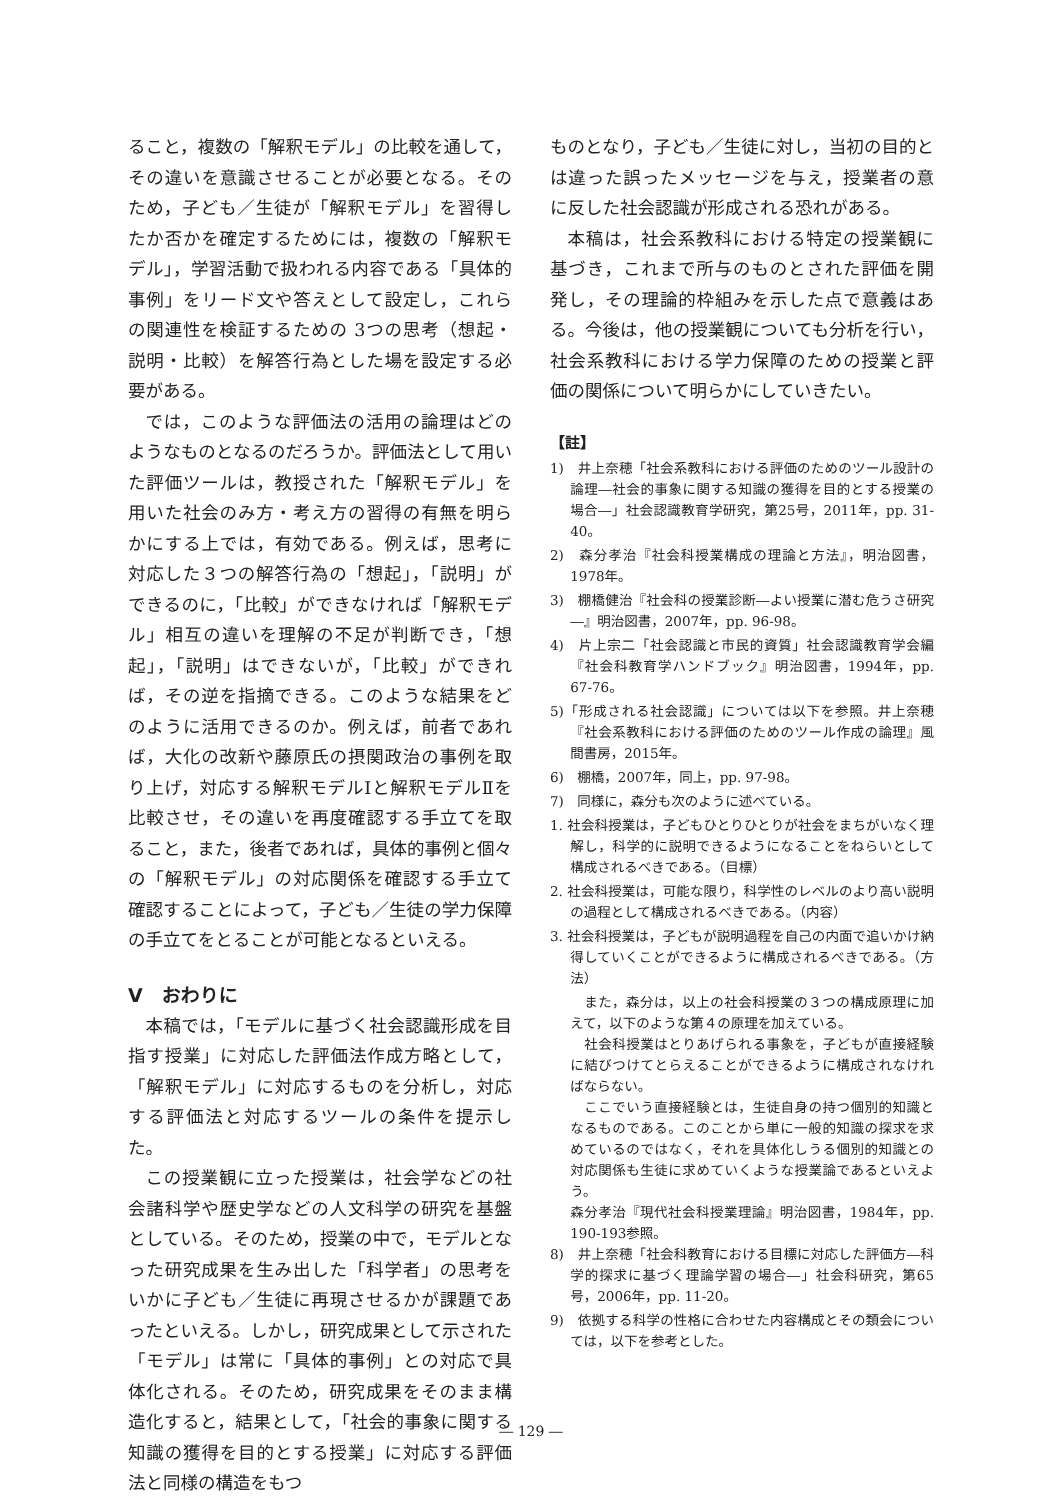ること，複数の「解釈モデル」の比較を通して，その違いを意識させることが必要となる。そのため，子ども／生徒が「解釈モデル」を習得したか否かを確定するためには，複数の「解釈モデル」，学習活動で扱われる内容である「具体的事例」をリード文や答えとして設定し，これらの関連性を検証するための 3つの思考（想起・説明・比較）を解答行為とした場を設定する必要がある。
では，このような評価法の活用の論理はどのようなものとなるのだろうか。評価法として用いた評価ツールは，教授された「解釈モデル」を用いた社会のみ方・考え方の習得の有無を明らかにする上では，有効である。例えば，思考に対応した３つの解答行為の「想起」，「説明」ができるのに，「比較」ができなければ「解釈モデル」相互の違いを理解の不足が判断でき，「想起」，「説明」はできないが，「比較」ができれば，その逆を指摘できる。このような結果をどのように活用できるのか。例えば，前者であれば，大化の改新や藤原氏の摂関政治の事例を取り上げ，対応する解釈モデルⅠと解釈モデルⅡを比較させ，その違いを再度確認する手立てを取ること，また，後者であれば，具体的事例と個々の「解釈モデル」の対応関係を確認する手立て確認することによって，子ども／生徒の学力保障の手立てをとることが可能となるといえる。
Ⅴ　おわりに
本稿では，「モデルに基づく社会認識形成を目指す授業」に対応した評価法作成方略として，「解釈モデル」に対応するものを分析し，対応する評価法と対応するツールの条件を提示した。
この授業観に立った授業は，社会学などの社会諸科学や歴史学などの人文科学の研究を基盤としている。そのため，授業の中で，モデルとなった研究成果を生み出した「科学者」の思考をいかに子ども／生徒に再現させるかが課題であったといえる。しかし，研究成果として示された「モデル」は常に「具体的事例」との対応で具体化される。そのため，研究成果をそのまま構造化すると，結果として，「社会的事象に関する知識の獲得を目的とする授業」に対応する評価法と同様の構造をもつ
ものとなり，子ども／生徒に対し，当初の目的とは違った誤ったメッセージを与え，授業者の意に反した社会認識が形成される恐れがある。
本稿は，社会系教科における特定の授業観に基づき，これまで所与のものとされた評価を開発し，その理論的枠組みを示した点で意義はある。今後は，他の授業観についても分析を行い，社会系教科における学力保障のための授業と評価の関係について明らかにしていきたい。
【註】
1)　井上奈穂「社会系教科における評価のためのツール設計の論理―社会的事象に関する知識の獲得を目的とする授業の場合―」社会認識教育学研究，第25号，2011年，pp. 31-40。
2)　森分孝治『社会科授業構成の理論と方法』，明治図書，1978年。
3)　棚橋健治『社会科の授業診断―よい授業に潜む危うさ研究―』明治図書，2007年，pp. 96-98。
4)　片上宗二「社会認識と市民的資質」社会認識教育学会編『社会科教育学ハンドブック』明治図書，1994年，pp. 67-76。
5)「形成される社会認識」については以下を参照。井上奈穂『社会系教科における評価のためのツール作成の論理』風間書房，2015年。
6)　棚橋，2007年，同上，pp. 97-98。
7)　同様に，森分も次のように述べている。
1. 社会科授業は，子どもひとりひとりが社会をまちがいなく理解し，科学的に説明できるようになることをねらいとして構成されるべきである。（目標）
2. 社会科授業は，可能な限り，科学性のレベルのより高い説明の過程として構成されるべきである。（内容）
3. 社会科授業は，子どもが説明過程を自己の内面で追いかけ納得していくことができるように構成されるべきである。（方法）
　また，森分は，以上の社会科授業の３つの構成原理に加えて，以下のような第４の原理を加えている。
　社会科授業はとりあげられる事象を，子どもが直接経験に結びつけてとらえることができるように構成されなければならない。
　ここでいう直接経験とは，生徒自身の持つ個別的知識となるものである。このことから単に一般的知識の探求を求めているのではなく，それを具体化しうる個別的知識との対応関係も生徒に求めていくような授業論であるといえよう。
森分孝治『現代社会科授業理論』明治図書，1984年，pp. 190-193参照。
8)　井上奈穂「社会科教育における目標に対応した評価方―科学的探求に基づく理論学習の場合―」社会科研究，第65号，2006年，pp. 11-20。
9)　依拠する科学の性格に合わせた内容構成とその類会については，以下を参考とした。
― 129 ―